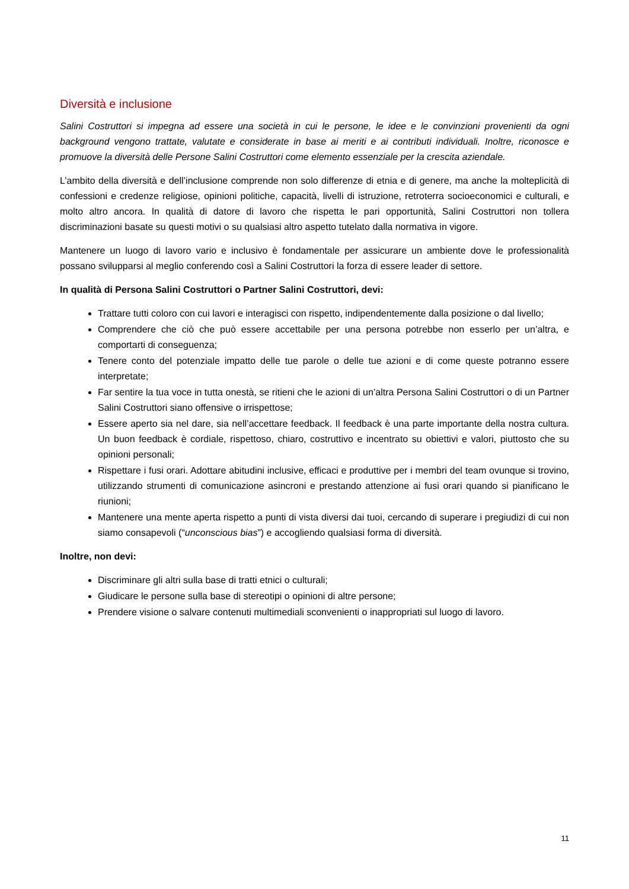Diversità e inclusione
Salini Costruttori si impegna ad essere una società in cui le persone, le idee e le convinzioni provenienti da ogni background vengono trattate, valutate e considerate in base ai meriti e ai contributi individuali. Inoltre, riconosce e promuove la diversità delle Persone Salini Costruttori come elemento essenziale per la crescita aziendale.
L’ambito della diversità e dell’inclusione comprende non solo differenze di etnia e di genere, ma anche la molteplicità di confessioni e credenze religiose, opinioni politiche, capacità, livelli di istruzione, retroterra socioeconomici e culturali, e molto altro ancora. In qualità di datore di lavoro che rispetta le pari opportunità, Salini Costruttori non tollera discriminazioni basate su questi motivi o su qualsiasi altro aspetto tutelato dalla normativa in vigore.
Mantenere un luogo di lavoro vario e inclusivo è fondamentale per assicurare un ambiente dove le professionalità possano svilupparsi al meglio conferendo così a Salini Costruttori la forza di essere leader di settore.
In qualità di Persona Salini Costruttori o Partner Salini Costruttori, devi:
Trattare tutti coloro con cui lavori e interagisci con rispetto, indipendentemente dalla posizione o dal livello;
Comprendere che ciò che può essere accettabile per una persona potrebbe non esserlo per un’altra, e comportarti di conseguenza;
Tenere conto del potenziale impatto delle tue parole o delle tue azioni e di come queste potranno essere interpretate;
Far sentire la tua voce in tutta onestà, se ritieni che le azioni di un’altra Persona Salini Costruttori o di un Partner Salini Costruttori siano offensive o irrispettose;
Essere aperto sia nel dare, sia nell’accettare feedback. Il feedback è una parte importante della nostra cultura. Un buon feedback è cordiale, rispettoso, chiaro, costruttivo e incentrato su obiettivi e valori, piuttosto che su opinioni personali;
Rispettare i fusi orari. Adottare abitudini inclusive, efficaci e produttive per i membri del team ovunque si trovino, utilizzando strumenti di comunicazione asincroni e prestando attenzione ai fusi orari quando si pianificano le riunioni;
Mantenere una mente aperta rispetto a punti di vista diversi dai tuoi, cercando di superare i pregiudizi di cui non siamo consapevoli (“unconscious bias”) e accogliendo qualsiasi forma di diversità.
Inoltre, non devi:
Discriminare gli altri sulla base di tratti etnici o culturali;
Giudicare le persone sulla base di stereotipi o opinioni di altre persone;
Prendere visione o salvare contenuti multimediali sconvenienti o inappropriati sul luogo di lavoro.
11